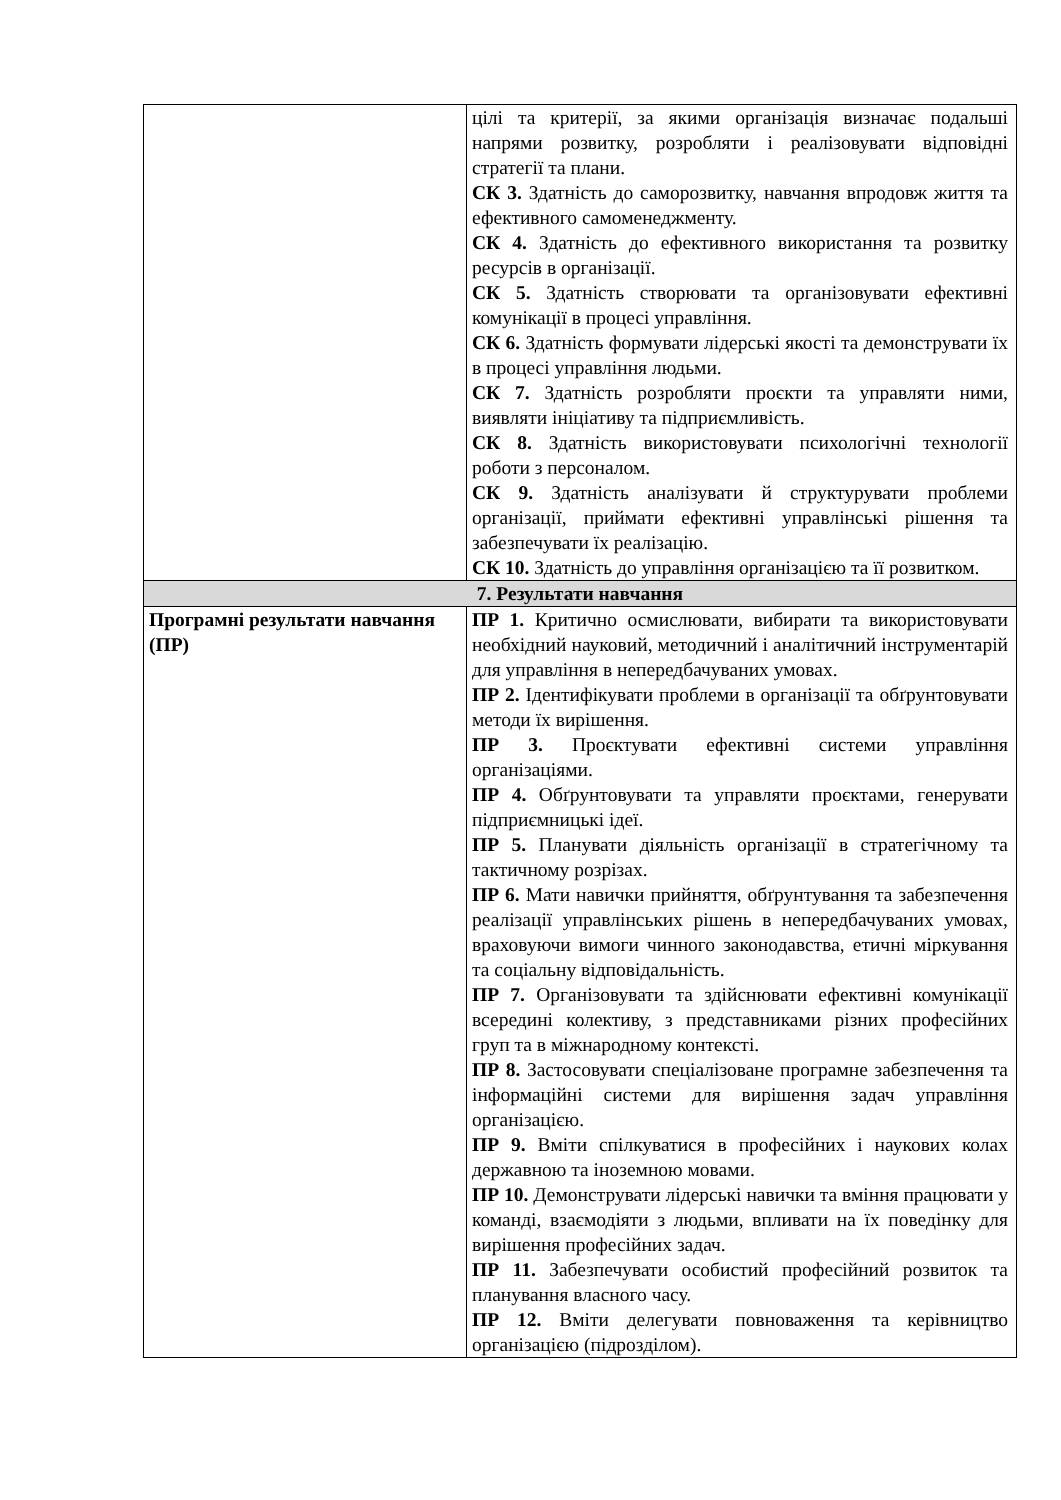| | цілі та критерії, за якими організація визначає подальші напрями розвитку, розробляти і реалізовувати відповідні стратегії та плани. СК 3. Здатність до саморозвитку, навчання впродовж життя та ефективного самоменеджменту. СК 4. Здатність до ефективного використання та розвитку ресурсів в організації. СК 5. Здатність створювати та організовувати ефективні комунікації в процесі управління. СК 6. Здатність формувати лідерські якості та демонструвати їх в процесі управління людьми. СК 7. Здатність розробляти проєкти та управляти ними, виявляти ініціативу та підприємливість. СК 8. Здатність використовувати психологічні технології роботи з персоналом. СК 9. Здатність аналізувати й структурувати проблеми організації, приймати ефективні управлінські рішення та забезпечувати їх реалізацію. СК 10. Здатність до управління організацією та її розвитком. |
| 7. Результати навчання | |
| Програмні результати навчання (ПР) | ПР 1. Критично осмислювати, вибирати та використовувати необхідний науковий, методичний і аналітичний інструментарій для управління в непередбачуваних умовах. ПР 2. Ідентифікувати проблеми в організації та обґрунтовувати методи їх вирішення. ПР 3. Проєктувати ефективні системи управління організаціями. ПР 4. Обґрунтовувати та управляти проєктами, генерувати підприємницькі ідеї. ПР 5. Планувати діяльність організації в стратегічному та тактичному розрізах. ПР 6. Мати навички прийняття, обґрунтування та забезпечення реалізації управлінських рішень в непередбачуваних умовах, враховуючи вимоги чинного законодавства, етичні міркування та соціальну відповідальність. ПР 7. Організовувати та здійснювати ефективні комунікації всередині колективу, з представниками різних професійних груп та в міжнародному контексті. ПР 8. Застосовувати спеціалізоване програмне забезпечення та інформаційні системи для вирішення задач управління організацією. ПР 9. Вміти спілкуватися в професійних і наукових колах державною та іноземною мовами. ПР 10. Демонструвати лідерські навички та вміння працювати у команді, взаємодіяти з людьми, впливати на їх поведінку для вирішення професійних задач. ПР 11. Забезпечувати особистий професійний розвиток та планування власного часу. ПР 12. Вміти делегувати повноваження та керівництво організацією (підрозділом). |